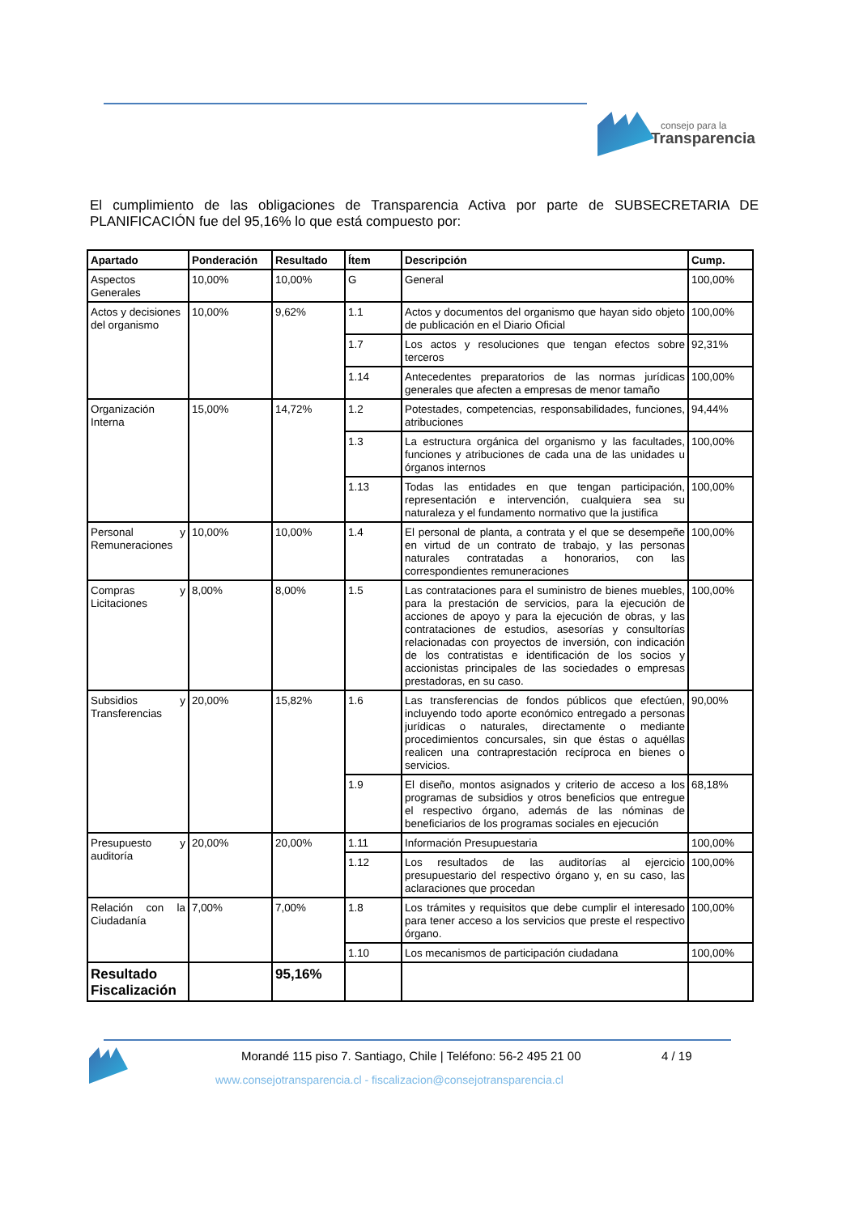consejo para la
Transparencia
El cumplimiento de las obligaciones de Transparencia Activa por parte de SUBSECRETARIA DE PLANIFICACIÓN fue del 95,16% lo que está compuesto por:
| Apartado | Ponderación | Resultado | Ítem | Descripción | Cump. |
| --- | --- | --- | --- | --- | --- |
| Aspectos Generales | 10,00% | 10,00% | G | General | 100,00% |
| Actos y decisiones del organismo | 10,00% | 9,62% | 1.1 | Actos y documentos del organismo que hayan sido objeto de publicación en el Diario Oficial | 100,00% |
| | | | 1.7 | Los actos y resoluciones que tengan efectos sobre terceros | 92,31% |
| | | | 1.14 | Antecedentes preparatorios de las normas jurídicas generales que afecten a empresas de menor tamaño | 100,00% |
| Organización Interna | 15,00% | 14,72% | 1.2 | Potestades, competencias, responsabilidades, funciones, atribuciones | 94,44% |
| | | | 1.3 | La estructura orgánica del organismo y las facultades, funciones y atribuciones de cada una de las unidades u órganos internos | 100,00% |
| | | | 1.13 | Todas las entidades en que tengan participación, representación e intervención, cualquiera sea su naturaleza y el fundamento normativo que la justifica | 100,00% |
| Personal y Remuneraciones | 10,00% | 10,00% | 1.4 | El personal de planta, a contrata y el que se desempeñe en virtud de un contrato de trabajo, y las personas naturales contratadas a honorarios, con las correspondientes remuneraciones | 100,00% |
| Compras y Licitaciones | 8,00% | 8,00% | 1.5 | Las contrataciones para el suministro de bienes muebles, para la prestación de servicios, para la ejecución de acciones de apoyo y para la ejecución de obras, y las contrataciones de estudios, asesorías y consultorías relacionadas con proyectos de inversión, con indicación de los contratistas e identificación de los socios y accionistas principales de las sociedades o empresas prestadoras, en su caso. | 100,00% |
| Subsidios y Transferencias | 20,00% | 15,82% | 1.6 | Las transferencias de fondos públicos que efectúen, incluyendo todo aporte económico entregado a personas jurídicas o naturales, directamente o mediante procedimientos concursales, sin que éstas o aquéllas realicen una contraprestación recíproca en bienes o servicios. | 90,00% |
| | | | 1.9 | El diseño, montos asignados y criterio de acceso a los programas de subsidios y otros beneficios que entregue el respectivo órgano, además de las nóminas de beneficiarios de los programas sociales en ejecución | 68,18% |
| Presupuesto y auditoría | 20,00% | 20,00% | 1.11 | Información Presupuestaria | 100,00% |
| | | | 1.12 | Los resultados de las auditorías al ejercicio presupuestario del respectivo órgano y, en su caso, las aclaraciones que procedan | 100,00% |
| Relación con la Ciudadanía | 7,00% | 7,00% | 1.8 | Los trámites y requisitos que debe cumplir el interesado para tener acceso a los servicios que preste el respectivo órgano. | 100,00% |
| | | | 1.10 | Los mecanismos de participación ciudadana | 100,00% |
| Resultado Fiscalización | | 95,16% | | | |
Morandé 115 piso 7. Santiago, Chile | Teléfono: 56-2 495 21 00
4 / 19
www.consejotransparencia.cl - fiscalizacion@consejotransparencia.cl